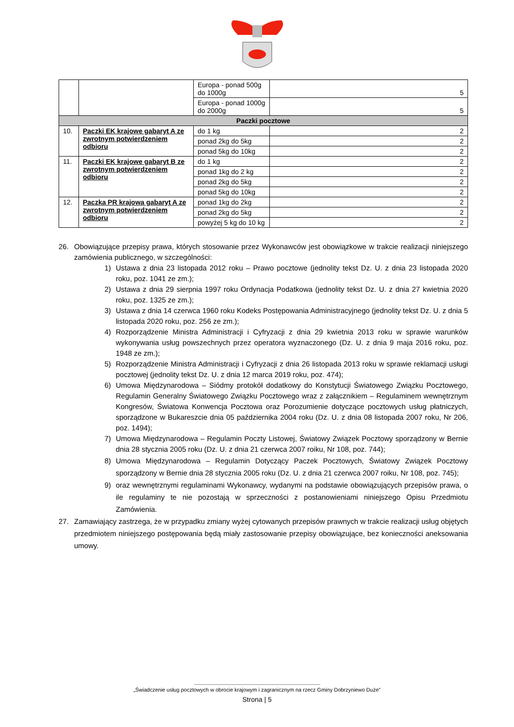| | | Europa - ponad 500g do 1000g | 5 |
| | | Europa - ponad 1000g do 2000g | 5 |
| Paczki pocztowe | | | |
| 10. | Paczki EK krajowe gabaryt A ze zwrotnym potwierdzeniem odbioru | do 1 kg | 2 |
| | | ponad 2kg do 5kg | 2 |
| | | ponad 5kg do 10kg | 2 |
| 11. | Paczki EK krajowe gabaryt B ze zwrotnym potwierdzeniem odbioru | do 1 kg | 2 |
| | | ponad 1kg do 2 kg | 2 |
| | | ponad 2kg do 5kg | 2 |
| | | ponad 5kg do 10kg | 2 |
| 12. | Paczka PR krajowa gabaryt A ze zwrotnym potwierdzeniem odbioru | ponad 1kg do 2kg | 2 |
| | | ponad 2kg do 5kg | 2 |
| | | powyżej 5 kg do 10 kg | 2 |
26. Obowiązujące przepisy prawa, których stosowanie przez Wykonawców jest obowiązkowe w trakcie realizacji niniejszego zamówienia publicznego, w szczególności:
1) Ustawa z dnia 23 listopada 2012 roku – Prawo pocztowe (jednolity tekst Dz. U. z dnia 23 listopada 2020 roku, poz. 1041 ze zm.);
2) Ustawa z dnia 29 sierpnia 1997 roku Ordynacja Podatkowa (jednolity tekst Dz. U. z dnia 27 kwietnia 2020 roku, poz. 1325 ze zm.);
3) Ustawa z dnia 14 czerwca 1960 roku Kodeks Postępowania Administracyjnego (jednolity tekst Dz. U. z dnia 5 listopada 2020 roku, poz. 256 ze zm.);
4) Rozporządzenie Ministra Administracji i Cyfryzacji z dnia 29 kwietnia 2013 roku w sprawie warunków wykonywania usług powszechnych przez operatora wyznaczonego (Dz. U. z dnia 9 maja 2016 roku, poz. 1948 ze zm.);
5) Rozporządzenie Ministra Administracji i Cyfryzacji z dnia 26 listopada 2013 roku w sprawie reklamacji usługi pocztowej (jednolity tekst Dz. U. z dnia 12 marca 2019 roku, poz. 474);
6) Umowa Międzynarodowa – Siódmy protokół dodatkowy do Konstytucji Światowego Związku Pocztowego, Regulamin Generalny Światowego Związku Pocztowego wraz z załącznikiem – Regulaminem wewnętrznym Kongresów, Światowa Konwencja Pocztowa oraz Porozumienie dotyczące pocztowych usług płatniczych, sporządzone w Bukareszcie dnia 05 października 2004 roku (Dz. U. z dnia 08 listopada 2007 roku, Nr 206, poz. 1494);
7) Umowa Międzynarodowa – Regulamin Poczty Listowej, Światowy Związek Pocztowy sporządzony w Bernie dnia 28 stycznia 2005 roku (Dz. U. z dnia 21 czerwca 2007 roiku, Nr 108, poz. 744);
8) Umowa Międzynarodowa – Regulamin Dotyczący Paczek Pocztowych, Światowy Związek Pocztowy sporządzony w Bernie dnia 28 stycznia 2005 roku (Dz. U. z dnia 21 czerwca 2007 roiku, Nr 108, poz. 745);
9) oraz wewnętrznymi regulaminami Wykonawcy, wydanymi na podstawie obowiązujących przepisów prawa, o ile regulaminy te nie pozostają w sprzeczności z postanowieniami niniejszego Opisu Przedmiotu Zamówienia.
27. Zamawiający zastrzega, że w przypadku zmiany wyżej cytowanych przepisów prawnych w trakcie realizacji usług objętych przedmiotem niniejszego postępowania będą miały zastosowanie przepisy obowiązujące, bez konieczności aneksowania umowy.
„Świadczenie usług pocztowych w obrocie krajowym i zagranicznym na rzecz Gminy Dobrzyniewo Duże”
Strona | 5